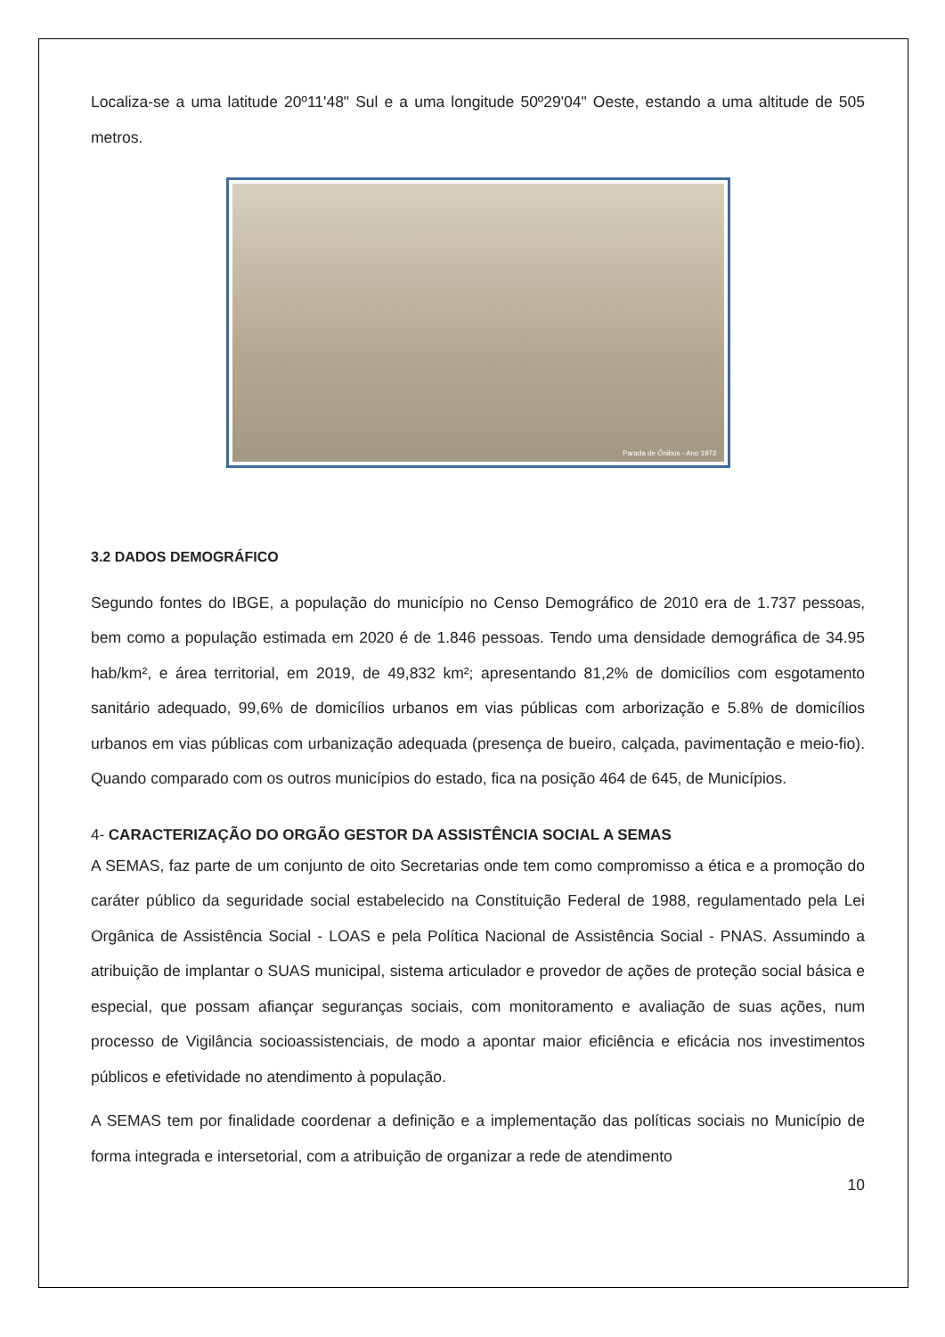Localiza-se a uma latitude 20º11'48" Sul e a uma longitude 50º29'04" Oeste, estando a uma altitude de 505 metros.
Parada de Ônibus - Ano 1972
3.2 DADOS DEMOGRÁFICO
Segundo fontes do IBGE, a população do município no Censo Demográfico de 2010 era de 1.737 pessoas, bem como a população estimada em 2020 é de 1.846 pessoas. Tendo uma densidade demográfica de 34.95 hab/km², e área territorial, em 2019, de 49,832 km²; apresentando 81,2% de domicílios com esgotamento sanitário adequado, 99,6% de domicílios urbanos em vias públicas com arborização e 5.8% de domicílios urbanos em vias públicas com urbanização adequada (presença de bueiro, calçada, pavimentação e meio-fio). Quando comparado com os outros municípios do estado, fica na posição 464 de 645, de Municípios.
4- CARACTERIZAÇÃO DO ORGÃO GESTOR DA ASSISTÊNCIA SOCIAL A SEMAS
A SEMAS, faz parte de um conjunto de oito Secretarias onde tem como compromisso a ética e a promoção do caráter público da seguridade social estabelecido na Constituição Federal de 1988, regulamentado pela Lei Orgânica de Assistência Social - LOAS e pela Política Nacional de Assistência Social - PNAS. Assumindo a atribuição de implantar o SUAS municipal, sistema articulador e provedor de ações de proteção social básica e especial, que possam afiançar seguranças sociais, com monitoramento e avaliação de suas ações, num processo de Vigilância socioassistenciais, de modo a apontar maior eficiência e eficácia nos investimentos públicos e efetividade no atendimento à população.
A SEMAS tem por finalidade coordenar a definição e a implementação das políticas sociais no Município de forma integrada e intersetorial, com a atribuição de organizar a rede de atendimento
10